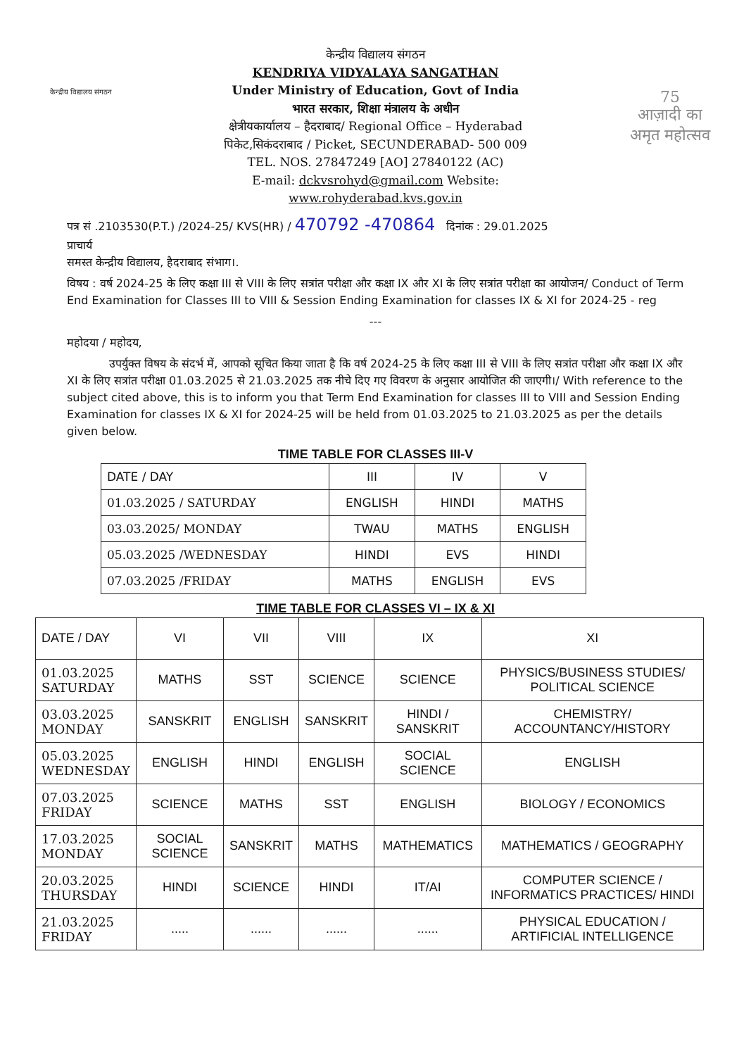केन्द्रीय विद्यालय संगठन
केन्द्रीय विद्यालय संगठन
KENDRIYA VIDYALAYA SANGATHAN
Under Ministry of Education, Govt of India
भारत सरकार, शिक्षा मंत्रालय के अधीन
क्षेत्रीयकार्यालय – हैदराबाद/ Regional Office – Hyderabad
पिकेट,सिकंदराबाद / Picket, SECUNDERABAD- 500 009
TEL. NOS. 27847249 [AO] 27840122 (AC)
E-mail: dckvsrohyd@gmail.com Website:
www.rohyderabad.kvs.gov.in
75
आज़ादी का
अमृत महोत्सव
पत्र सं .2103530(P.T.) /2024-25/ KVS(HR) / 470792 -470864 दिनांक : 29.01.2025
प्राचार्य
समस्त केन्द्रीय विद्यालय, हैदराबाद संभाग।.
विषय : वर्ष 2024-25 के लिए कक्षा III से VIII के लिए सत्रांत परीक्षा और कक्षा IX और XI के लिए सत्रांत परीक्षा का आयोजन/ Conduct of Term End Examination for Classes III to VIII & Session Ending Examination for classes IX & XI for 2024-25 - reg
---
महोदया / महोदय,
उपर्युक्त विषय के संदर्भ में, आपको सूचित किया जाता है कि वर्ष 2024-25 के लिए कक्षा III से VIII के लिए सत्रांत परीक्षा और कक्षा IX और XI के लिए सत्रांत परीक्षा 01.03.2025 से 21.03.2025 तक नीचे दिए गए विवरण के अनुसार आयोजित की जाएगी।/ With reference to the subject cited above, this is to inform you that Term End Examination for classes III to VIII and Session Ending Examination for classes IX & XI for 2024-25 will be held from 01.03.2025 to 21.03.2025 as per the details given below.
TIME TABLE FOR CLASSES III-V
| DATE / DAY | III | IV | V |
| --- | --- | --- | --- |
| 01.03.2025 / SATURDAY | ENGLISH | HINDI | MATHS |
| 03.03.2025/ MONDAY | TWAU | MATHS | ENGLISH |
| 05.03.2025 /WEDNESDAY | HINDI | EVS | HINDI |
| 07.03.2025 /FRIDAY | MATHS | ENGLISH | EVS |
TIME TABLE FOR CLASSES VI – IX & XI
| DATE / DAY | VI | VII | VIII | IX | XI |
| --- | --- | --- | --- | --- | --- |
| 01.03.2025 SATURDAY | MATHS | SST | SCIENCE | SCIENCE | PHYSICS/BUSINESS STUDIES/ POLITICAL SCIENCE |
| 03.03.2025 MONDAY | SANSKRIT | ENGLISH | SANSKRIT | HINDI / SANSKRIT | CHEMISTRY/ ACCOUNTANCY/HISTORY |
| 05.03.2025 WEDNESDAY | ENGLISH | HINDI | ENGLISH | SOCIAL SCIENCE | ENGLISH |
| 07.03.2025 FRIDAY | SCIENCE | MATHS | SST | ENGLISH | BIOLOGY / ECONOMICS |
| 17.03.2025 MONDAY | SOCIAL SCIENCE | SANSKRIT | MATHS | MATHEMATICS | MATHEMATICS / GEOGRAPHY |
| 20.03.2025 THURSDAY | HINDI | SCIENCE | HINDI | IT/AI | COMPUTER SCIENCE / INFORMATICS PRACTICES/ HINDI |
| 21.03.2025 FRIDAY | ..... | ...... | ...... | ...... | PHYSICAL EDUCATION / ARTIFICIAL INTELLIGENCE |